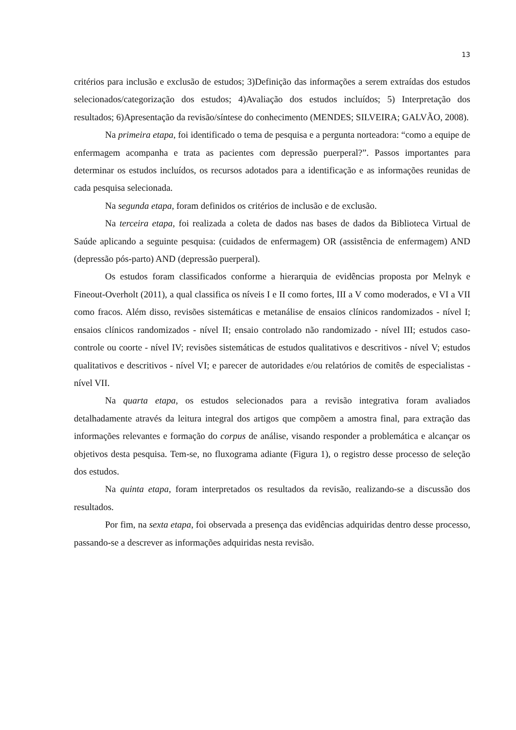13
critérios para inclusão e exclusão de estudos; 3)Definição das informações a serem extraídas dos estudos selecionados/categorização dos estudos; 4)Avaliação dos estudos incluídos; 5) Interpretação dos resultados; 6)Apresentação da revisão/síntese do conhecimento (MENDES; SILVEIRA; GALVÃO, 2008).
Na primeira etapa, foi identificado o tema de pesquisa e a pergunta norteadora: “como a equipe de enfermagem acompanha e trata as pacientes com depressão puerperal?”. Passos importantes para determinar os estudos incluídos, os recursos adotados para a identificação e as informações reunidas de cada pesquisa selecionada.
Na segunda etapa, foram definidos os critérios de inclusão e de exclusão.
Na terceira etapa, foi realizada a coleta de dados nas bases de dados da Biblioteca Virtual de Saúde aplicando a seguinte pesquisa: (cuidados de enfermagem) OR (assistência de enfermagem) AND (depressão pós-parto) AND (depressão puerperal).
Os estudos foram classificados conforme a hierarquia de evidências proposta por Melnyk e Fineout-Overholt (2011), a qual classifica os níveis I e II como fortes, III a V como moderados, e VI a VII como fracos. Além disso, revisões sistemáticas e metanálise de ensaios clínicos randomizados - nível I; ensaios clínicos randomizados - nível II; ensaio controlado não randomizado - nível III; estudos caso-controle ou coorte - nível IV; revisões sistemáticas de estudos qualitativos e descritivos - nível V; estudos qualitativos e descritivos - nível VI; e parecer de autoridades e/ou relatórios de comitês de especialistas - nível VII.
Na quarta etapa, os estudos selecionados para a revisão integrativa foram avaliados detalhadamente através da leitura integral dos artigos que compõem a amostra final, para extração das informações relevantes e formação do corpus de análise, visando responder a problemática e alcançar os objetivos desta pesquisa. Tem-se, no fluxograma adiante (Figura 1), o registro desse processo de seleção dos estudos.
Na quinta etapa, foram interpretados os resultados da revisão, realizando-se a discussão dos resultados.
Por fim, na sexta etapa, foi observada a presença das evidências adquiridas dentro desse processo, passando-se a descrever as informações adquiridas nesta revisão.